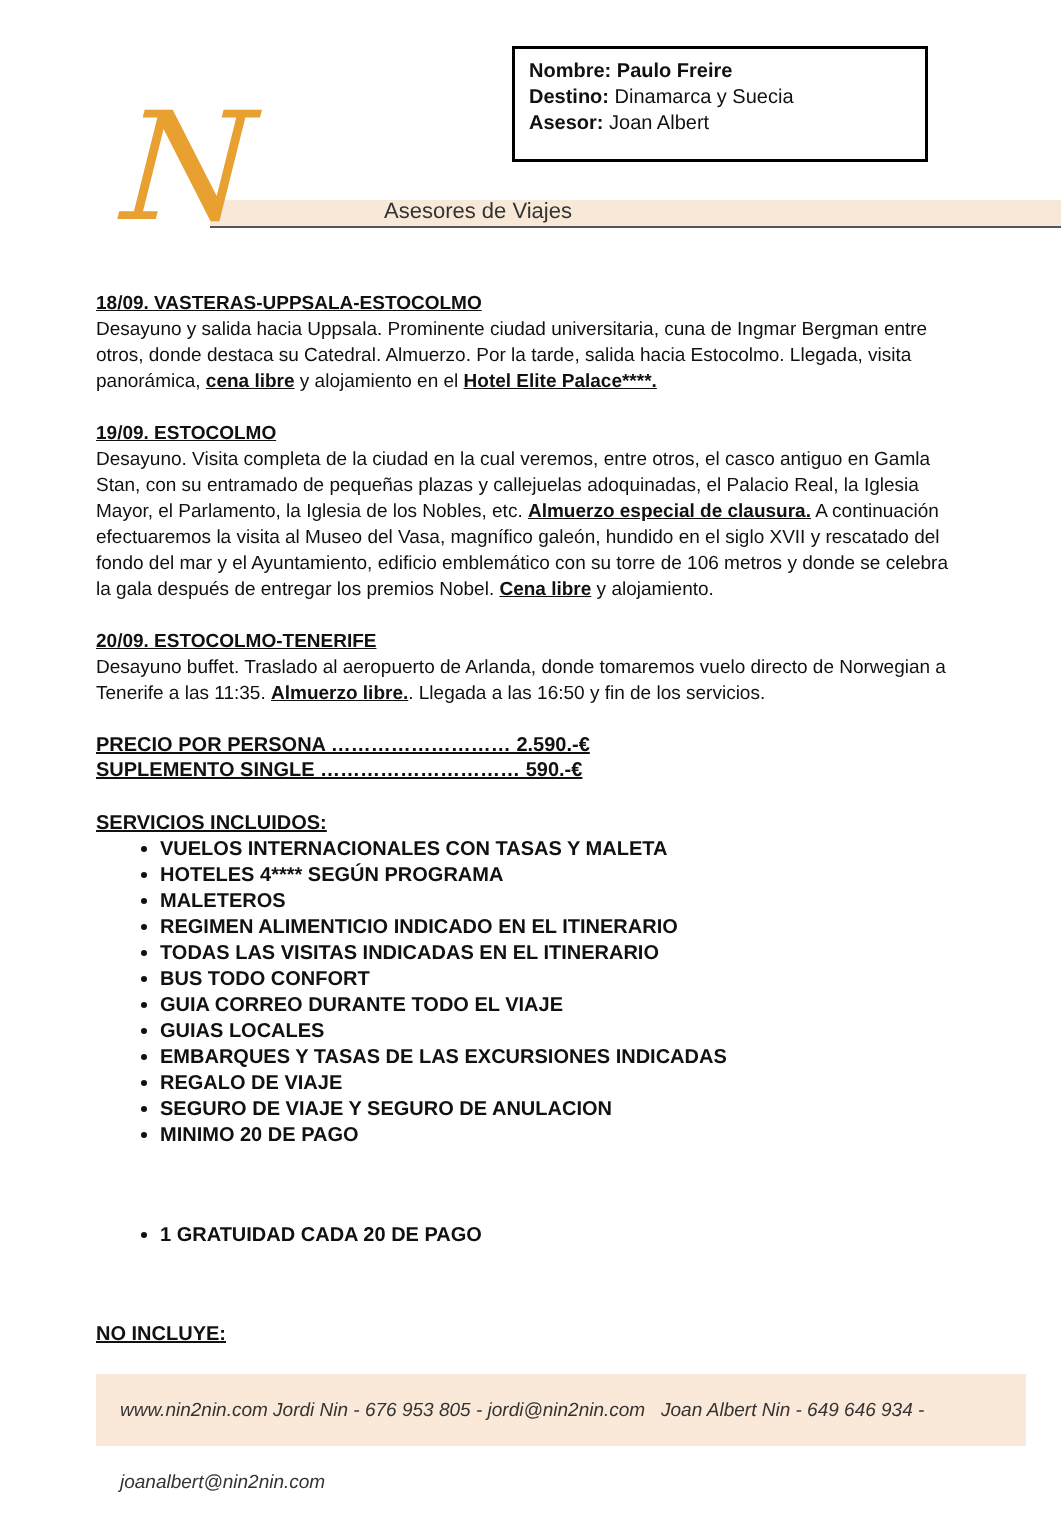Nombre: Paulo Freire
Destino: Dinamarca y Suecia
Asesor: Joan Albert
N Asesores de Viajes
18/09. VASTERAS-UPPSALA-ESTOCOLMO
Desayuno y salida hacia Uppsala. Prominente ciudad universitaria, cuna de Ingmar Bergman entre otros, donde destaca su Catedral. Almuerzo. Por la tarde, salida hacia Estocolmo. Llegada, visita panorámica, cena libre y alojamiento en el Hotel Elite Palace****.
19/09. ESTOCOLMO
Desayuno. Visita completa de la ciudad en la cual veremos, entre otros, el casco antiguo en Gamla Stan, con su entramado de pequeñas plazas y callejuelas adoquinadas, el Palacio Real, la Iglesia Mayor, el Parlamento, la Iglesia de los Nobles, etc. Almuerzo especial de clausura. A continuación efectuaremos la visita al Museo del Vasa, magnífico galeón, hundido en el siglo XVII y rescatado del fondo del mar y el Ayuntamiento, edificio emblemático con su torre de 106 metros y donde se celebra la gala después de entregar los premios Nobel. Cena libre y alojamiento.
20/09. ESTOCOLMO-TENERIFE
Desayuno buffet. Traslado al aeropuerto de Arlanda, donde tomaremos vuelo directo de Norwegian a Tenerife a las 11:35. Almuerzo libre.. Llegada a las 16:50 y fin de los servicios.
PRECIO POR PERSONA ……………………… 2.590.-€
SUPLEMENTO SINGLE ………………………… 590.-€
SERVICIOS INCLUIDOS:
VUELOS INTERNACIONALES CON TASAS Y MALETA
HOTELES 4**** SEGÚN PROGRAMA
MALETEROS
REGIMEN ALIMENTICIO INDICADO EN EL ITINERARIO
TODAS LAS VISITAS INDICADAS EN EL ITINERARIO
BUS TODO CONFORT
GUIA CORREO DURANTE TODO EL VIAJE
GUIAS LOCALES
EMBARQUES Y TASAS DE LAS EXCURSIONES INDICADAS
REGALO DE VIAJE
SEGURO DE VIAJE Y SEGURO DE ANULACION
MINIMO 20 DE PAGO
1 GRATUIDAD CADA 20 DE PAGO
NO INCLUYE:
www.nin2nin.com Jordi Nin - 676 953 805 - jordi@nin2nin.com Joan Albert Nin - 649 646 934 - joanalbert@nin2nin.com